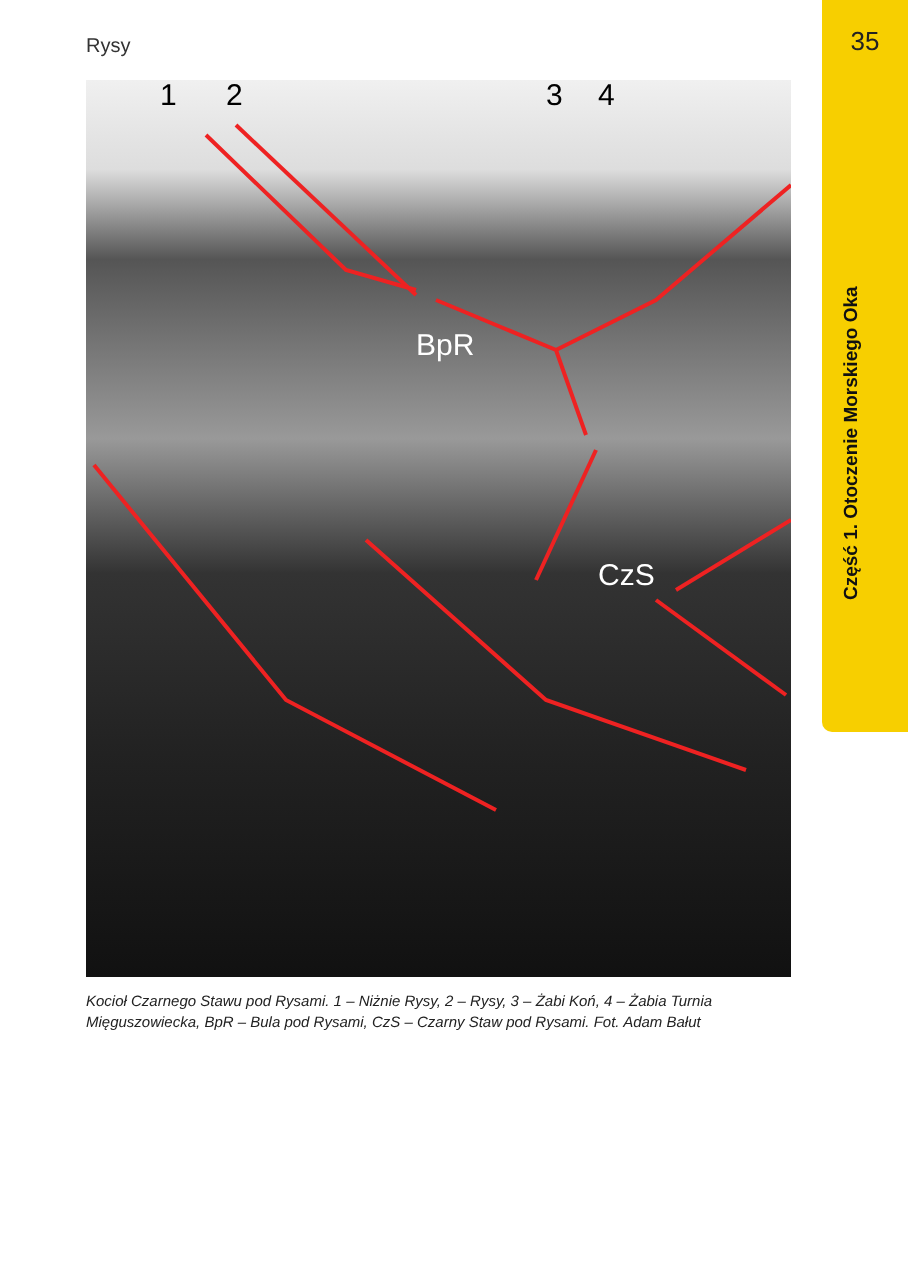Rysy 35
Część 1. Otoczenie Morskiego Oka
1 2 3 4
BpR
CzS
Kocioł Czarnego Stawu pod Rysami. 1 – Niżnie Rysy, 2 – Rysy, 3 – Żabi Koń, 4 – Żabia Turnia Mięguszowiecka, BpR – Bula pod Rysami, CzS – Czarny Staw pod Rysami. Fot. Adam Bałut